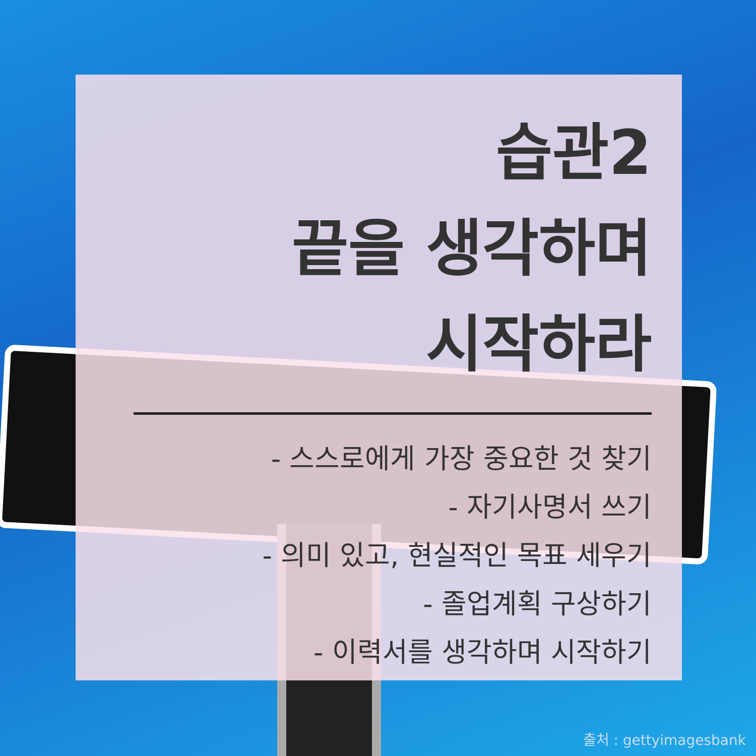습관2
끝을 생각하며
시작하라
- 스스로에게 가장 중요한 것 찾기
- 자기사명서 쓰기
- 의미 있고, 현실적인 목표 세우기
- 졸업계획 구상하기
- 이력서를 생각하며 시작하기
출처 : gettyimagesbank